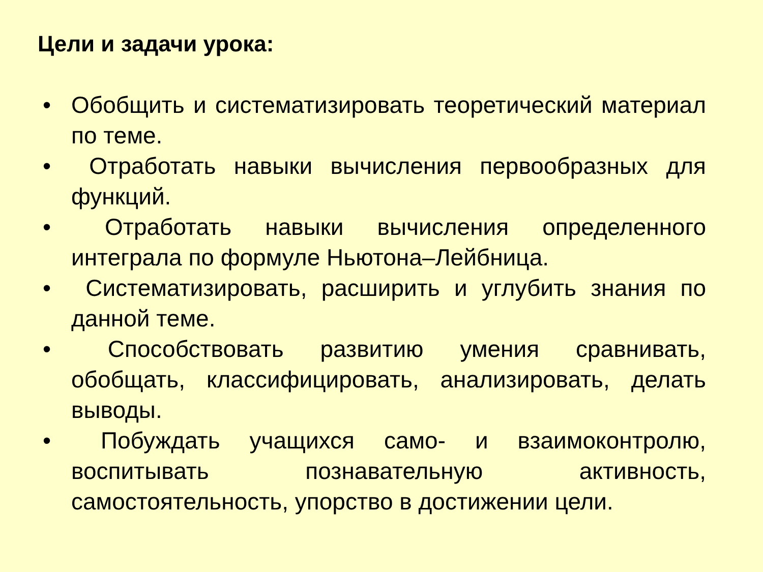Цели и задачи урока:
• Обобщить и систематизировать теоретический материал по теме.
• Отработать навыки вычисления первообразных для функций.
• Отработать навыки вычисления определенного интеграла по формуле Ньютона–Лейбница.
• Систематизировать, расширить и углубить знания по данной теме.
• Способствовать развитию умения сравнивать, обобщать, классифицировать, анализировать, делать выводы.
• Побуждать учащихся само- и взаимоконтролю, воспитывать познавательную активность, самостоятельность, упорство в достижении цели.